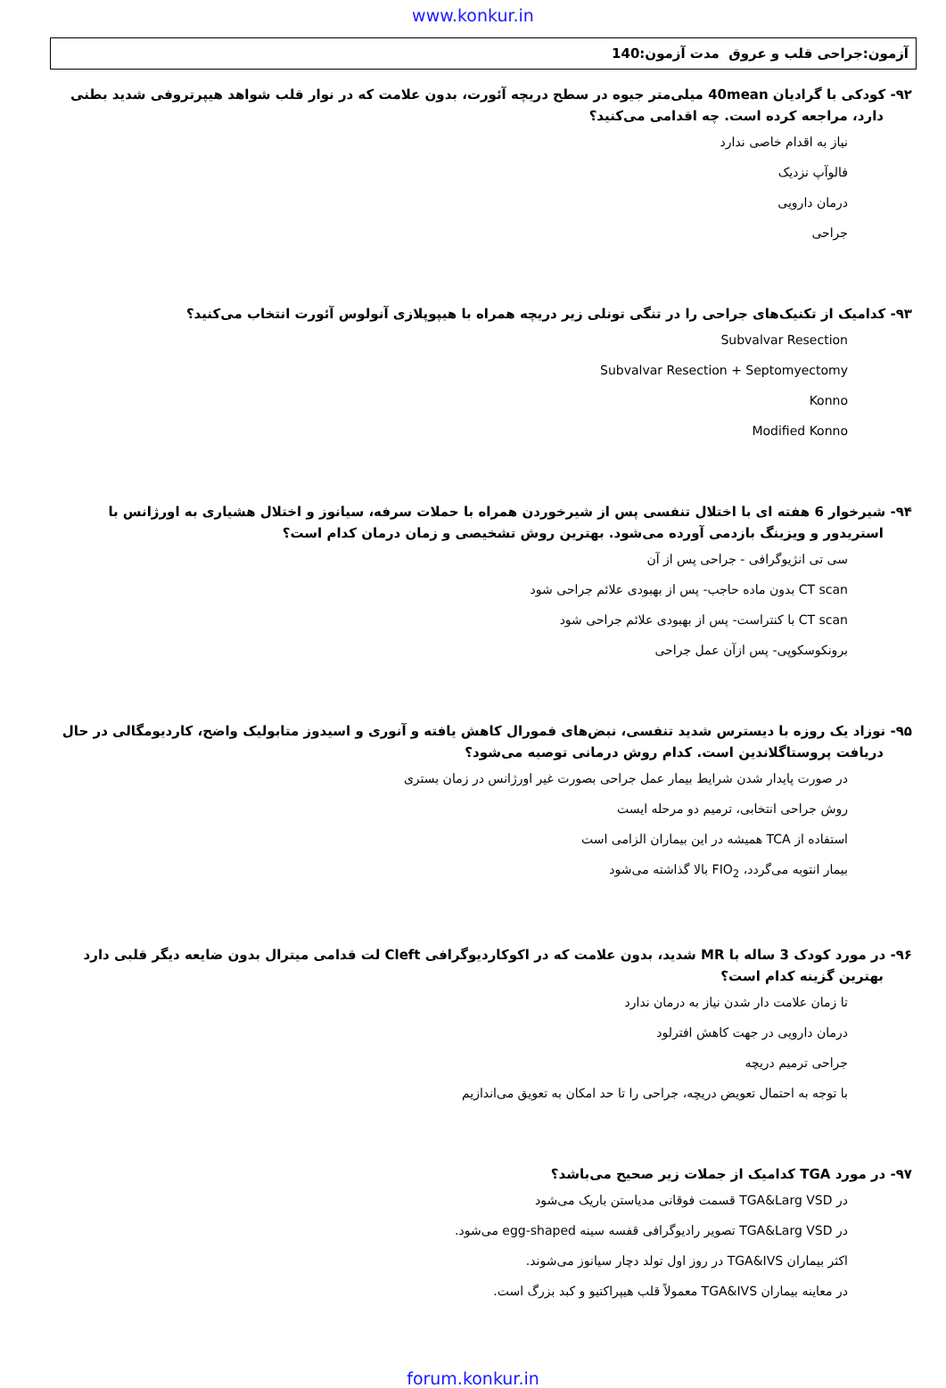www.konkur.in
آزمون:جراحی قلب و عروق مدت آزمون:140
۹۲- کودکی با گرادیان 40mean میلی‌متر جیوه در سطح دریچه آئورت، بدون علامت که در نوار قلب شواهد هیپرتروفی شدید بطنی دارد، مراجعه کرده است. چه اقدامی می‌کنید؟
نیاز به اقدام خاصی ندارد
فالوآپ نزدیک
درمان دارویی
جراحی
۹۳- کدامیک از تکنیک‌های جراحی را در تنگی تونلی زیر دریچه همراه با هیپوپلازی آنولوس آئورت انتخاب می‌کنید؟
Subvalvar Resection
Subvalvar Resection + Septomyectomy
Konno
Modified Konno
۹۴- شیرخوار 6 هفته ای با اختلال تنفسی پس از شیرخوردن همراه با حملات سرفه، سیانوز و اختلال هشیاری به اورژانس با استریدور و ویزینگ بازدمی آورده می‌شود. بهترین روش تشخیصی و زمان درمان کدام است؟
سی تی انژیوگرافی - جراحی پس از آن
CT scan بدون ماده حاجب- پس از بهبودی علائم جراحی شود
CT scan با کنتراست- پس از بهبودی علائم جراحی شود
برونکوسکوپی- پس ازآن عمل جراحی
۹۵- نوزاد یک روزه با دیسترس شدید تنفسی، نبض‌های فمورال کاهش یافته و آنوری و اسیدوز متابولیک واضح، کاردیومگالی در حال دریافت پروستاگلاندین است. کدام روش درمانی توصیه می‌شود؟
در صورت پایدار شدن شرایط بیمار عمل جراحی بصورت غیر اورژانس در زمان بستری
روش جراحی انتخابی، ترمیم دو مرحله ایست
استفاده از TCA همیشه در این بیماران الزامی است
بیمار انتوبه می‌گردد، FIO<sub>2</sub> بالا گذاشته می‌شود
۹۶- در مورد کودک 3 ساله با MR شدید، بدون علامت که در اکوکاردیوگرافی Cleft لت قدامی میترال بدون ضایعه دیگر قلبی دارد بهترین گزینه کدام است؟
تا زمان علامت دار شدن نیاز به درمان ندارد
درمان دارویی در جهت کاهش افترلود
جراحی ترمیم دریچه
با توجه به احتمال تعویض دریچه، جراحی را تا حد امکان به تعویق می‌اندازیم
۹۷- در مورد TGA کدامیک از جملات زیر صحیح می‌باشد؟
در TGA&Larg VSD قسمت فوقانی مدیاستن باریک می‌شود
در TGA&Larg VSD تصویر رادیوگرافی قفسه سینه egg-shaped می‌شود.
اکثر بیماران TGA&IVS در روز اول تولد دچار سیانوز می‌شوند.
در معاینه بیماران TGA&IVS معمولاً قلب هیپراکتیو و کبد بزرگ است.
forum.konkur.in